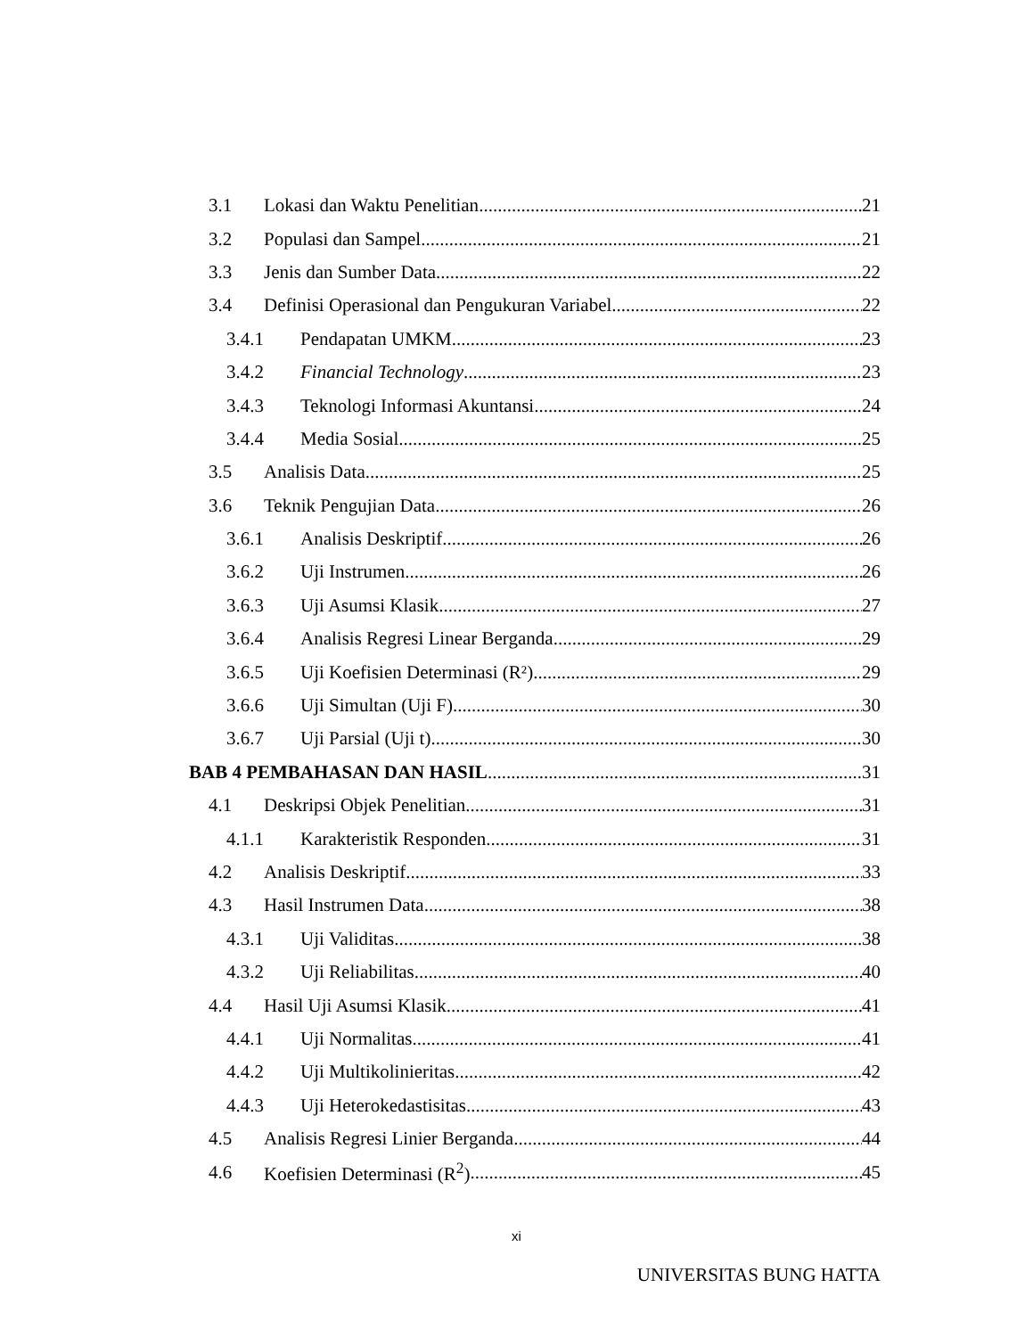3.1 Lokasi dan Waktu Penelitian 21
3.2 Populasi dan Sampel 21
3.3 Jenis dan Sumber Data 22
3.4 Definisi Operasional dan Pengukuran Variabel 22
3.4.1 Pendapatan UMKM 23
3.4.2 Financial Technology 23
3.4.3 Teknologi Informasi Akuntansi 24
3.4.4 Media Sosial 25
3.5 Analisis Data 25
3.6 Teknik Pengujian Data 26
3.6.1 Analisis Deskriptif 26
3.6.2 Uji Instrumen 26
3.6.3 Uji Asumsi Klasik 27
3.6.4 Analisis Regresi Linear Berganda 29
3.6.5 Uji Koefisien Determinasi (R²) 29
3.6.6 Uji Simultan (Uji F) 30
3.6.7 Uji Parsial (Uji t) 30
BAB 4 PEMBAHASAN DAN HASIL 31
4.1 Deskripsi Objek Penelitian 31
4.1.1 Karakteristik Responden 31
4.2 Analisis Deskriptif 33
4.3 Hasil Instrumen Data 38
4.3.1 Uji Validitas 38
4.3.2 Uji Reliabilitas 40
4.4 Hasil Uji Asumsi Klasik 41
4.4.1 Uji Normalitas 41
4.4.2 Uji Multikolinieritas 42
4.4.3 Uji Heterokedastisitas 43
4.5 Analisis Regresi Linier Berganda 44
4.6 Koefisien Determinasi (R<sup>2</sup>) 45
xi
UNIVERSITAS BUNG HATTA